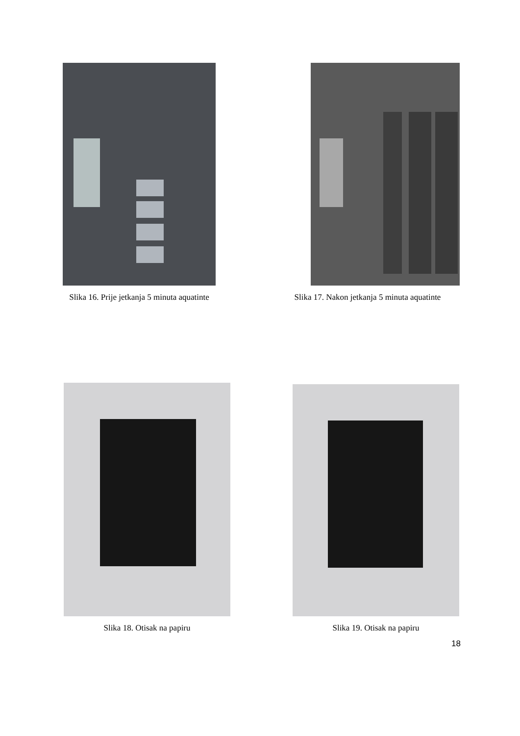Slika 16. Prije jetkanja 5 minuta aquatinte
Slika 17. Nakon jetkanja 5 minuta aquatinte
Slika 18. Otisak na papiru Slika 19. Otisak na papiru
18